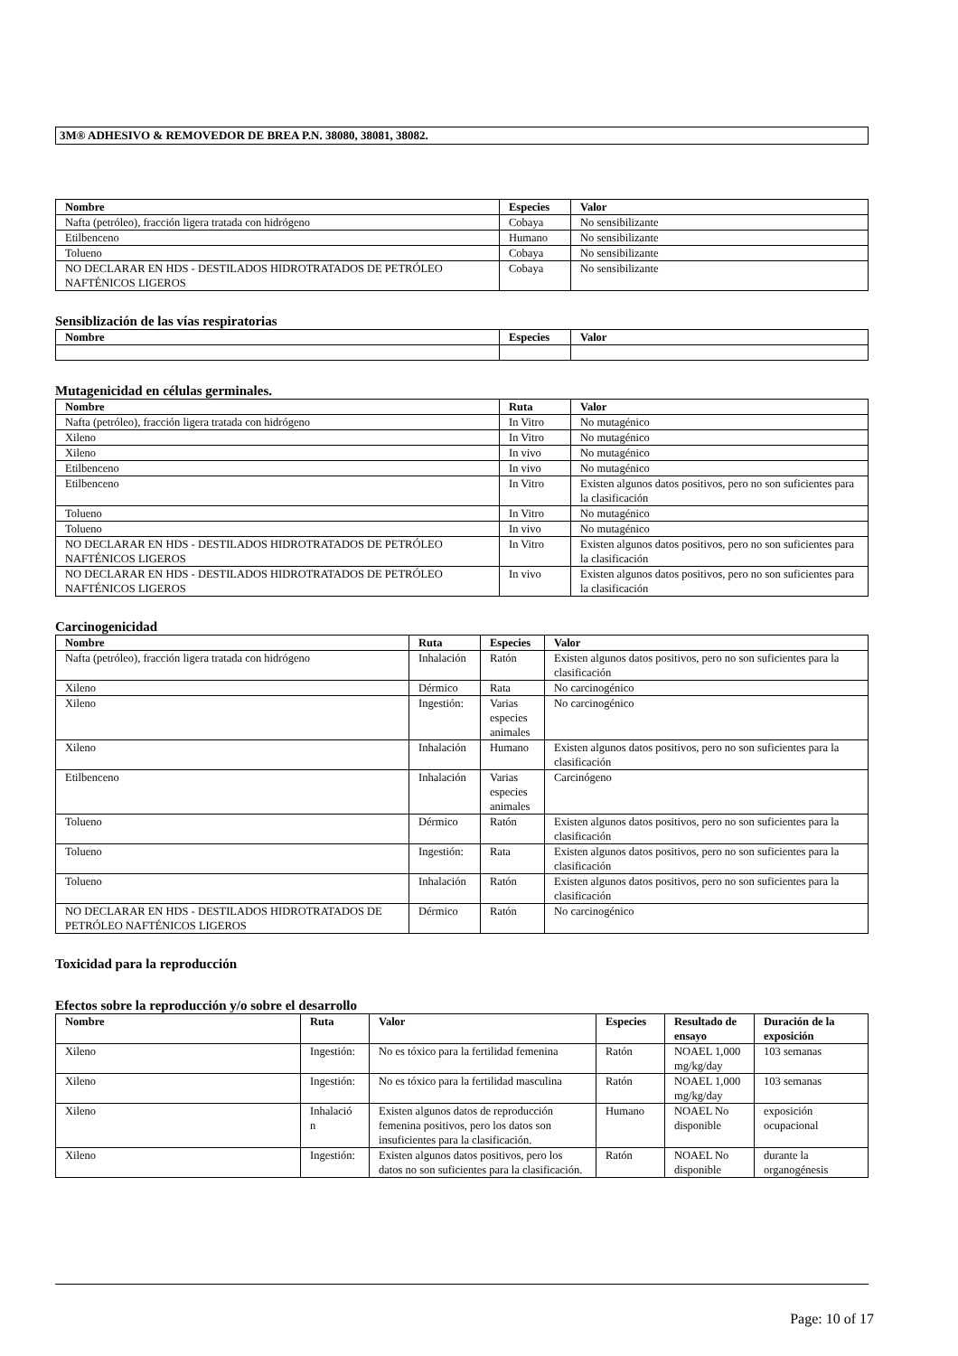3M® ADHESIVO & REMOVEDOR DE BREA P.N. 38080, 38081, 38082.
| Nombre | Especies | Valor |
| --- | --- | --- |
| Nafta (petróleo), fracción ligera tratada con hidrógeno | Cobaya | No sensibilizante |
| Etilbenceno | Humano | No sensibilizante |
| Tolueno | Cobaya | No sensibilizante |
| NO DECLARAR EN HDS - DESTILADOS HIDROTRATADOS DE PETRÓLEO NAFTÉNICOS LIGEROS | Cobaya | No sensibilizante |
Sensiblización de las vías respiratorias
| Nombre | Especies | Valor |
| --- | --- | --- |
Mutagenicidad en células germinales.
| Nombre | Ruta | Valor |
| --- | --- | --- |
| Nafta (petróleo), fracción ligera tratada con hidrógeno | In Vitro | No mutagénico |
| Xileno | In Vitro | No mutagénico |
| Xileno | In vivo | No mutagénico |
| Etilbenceno | In vivo | No mutagénico |
| Etilbenceno | In Vitro | Existen algunos datos positivos, pero no son suficientes para la clasificación |
| Tolueno | In Vitro | No mutagénico |
| Tolueno | In vivo | No mutagénico |
| NO DECLARAR EN HDS - DESTILADOS HIDROTRATADOS DE PETRÓLEO NAFTÉNICOS LIGEROS | In Vitro | Existen algunos datos positivos, pero no son suficientes para la clasificación |
| NO DECLARAR EN HDS - DESTILADOS HIDROTRATADOS DE PETRÓLEO NAFTÉNICOS LIGEROS | In vivo | Existen algunos datos positivos, pero no son suficientes para la clasificación |
Carcinogenicidad
| Nombre | Ruta | Especies | Valor |
| --- | --- | --- | --- |
| Nafta (petróleo), fracción ligera tratada con hidrógeno | Inhalación | Ratón | Existen algunos datos positivos, pero no son suficientes para la clasificación |
| Xileno | Dérmico | Rata | No carcinogénico |
| Xileno | Ingestión: | Varias especies animales | No carcinogénico |
| Xileno | Inhalación | Humano | Existen algunos datos positivos, pero no son suficientes para la clasificación |
| Etilbenceno | Inhalación | Varias especies animales | Carcinógeno |
| Tolueno | Dérmico | Ratón | Existen algunos datos positivos, pero no son suficientes para la clasificación |
| Tolueno | Ingestión: | Rata | Existen algunos datos positivos, pero no son suficientes para la clasificación |
| Tolueno | Inhalación | Ratón | Existen algunos datos positivos, pero no son suficientes para la clasificación |
| NO DECLARAR EN HDS - DESTILADOS HIDROTRATADOS DE PETRÓLEO NAFTÉNICOS LIGEROS | Dérmico | Ratón | No carcinogénico |
Toxicidad para la reproducción
Efectos sobre la reproducción y/o sobre el desarrollo
| Nombre | Ruta | Valor | Especies | Resultado de ensayo | Duración de la exposición |
| --- | --- | --- | --- | --- | --- |
| Xileno | Ingestión: | No es tóxico para la fertilidad femenina | Ratón | NOAEL 1,000 mg/kg/day | 103 semanas |
| Xileno | Ingestión: | No es tóxico para la fertilidad masculina | Ratón | NOAEL 1,000 mg/kg/day | 103 semanas |
| Xileno | Inhalació n | Existen algunos datos de reproducción femenina positivos, pero los datos son insuficientes para la clasificación. | Humano | NOAEL No disponible | exposición ocupacional |
| Xileno | Ingestión: | Existen algunos datos positivos, pero los datos no son suficientes para la clasificación. | Ratón | NOAEL No disponible | durante la organogénesis |
Page: 10 of 17